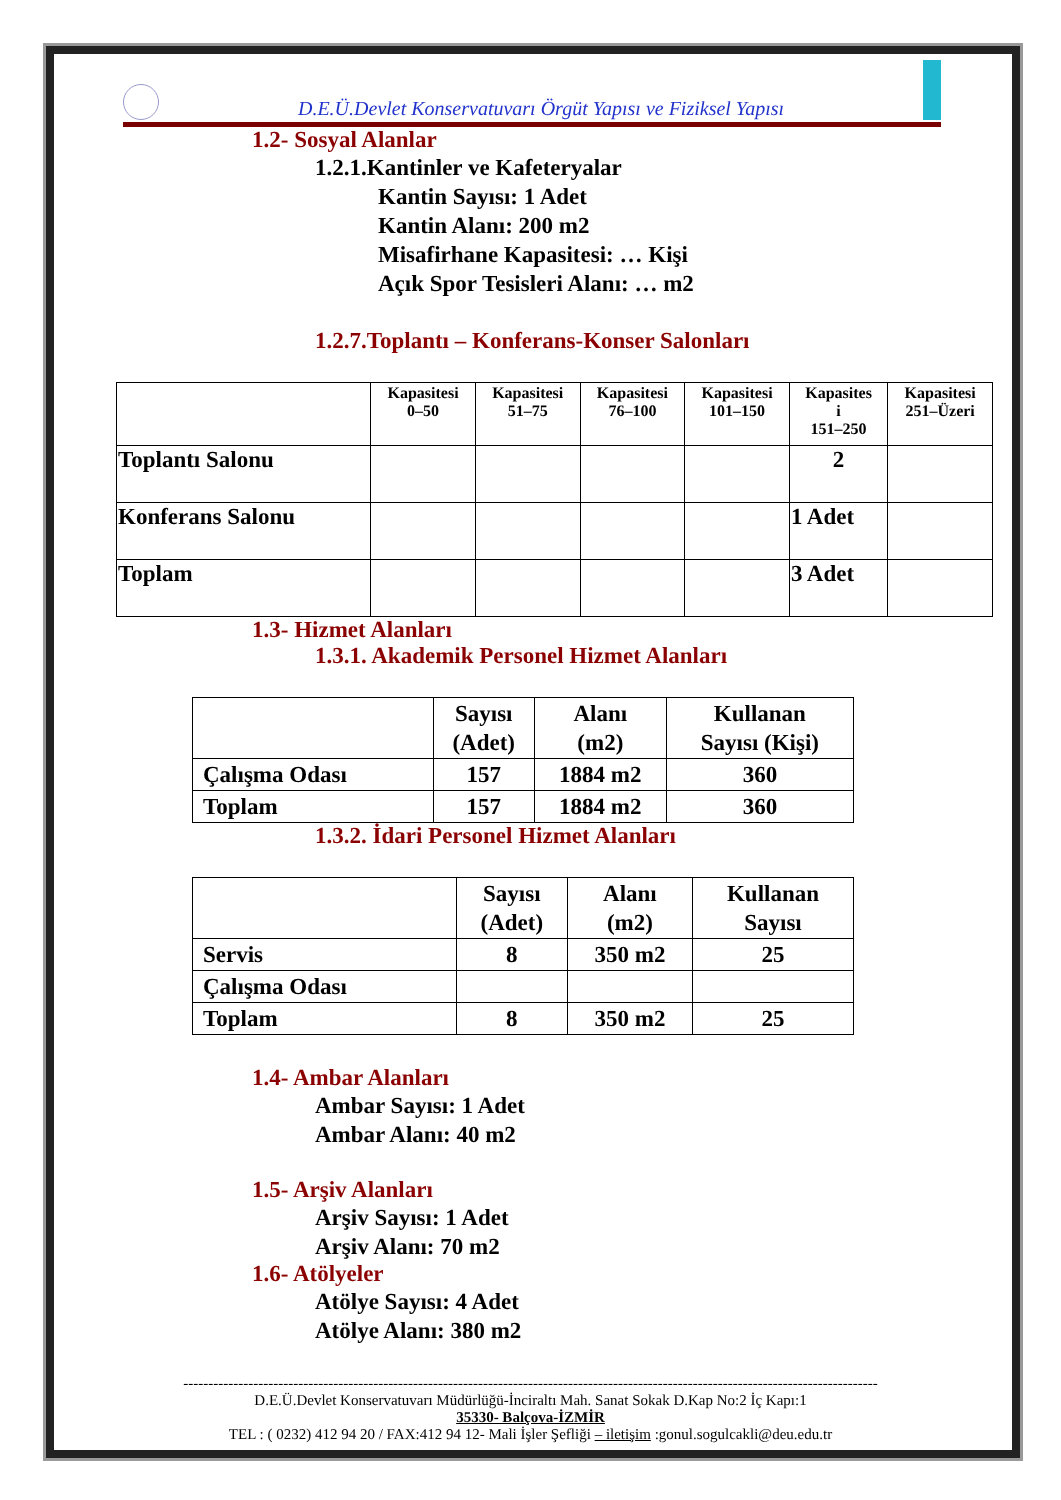D.E.Ü.Devlet Konservatuvarı Örgüt Yapısı ve Fiziksel Yapısı
1.2- Sosyal Alanlar
1.2.1.Kantinler ve Kafeteryalar
Kantin Sayısı: 1 Adet
Kantin Alanı: 200 m2
Misafirhane Kapasitesi: … Kişi
Açık Spor Tesisleri Alanı: … m2
1.2.7.Toplantı – Konferans-Konser Salonları
| | Kapasitesi 0–50 | Kapasitesi 51–75 | Kapasitesi 76–100 | Kapasitesi 101–150 | Kapasites i 151–250 | Kapasitesi 251–Üzeri |
| --- | --- | --- | --- | --- | --- | --- |
| Toplantı Salonu | | | | | 2 | |
| Konferans Salonu | | | | | 1 Adet | |
| Toplam | | | | | 3 Adet | |
1.3- Hizmet Alanları
1.3.1. Akademik Personel Hizmet Alanları
| | Sayısı (Adet) | Alanı (m2) | Kullanan Sayısı (Kişi) |
| --- | --- | --- | --- |
| Çalışma Odası | 157 | 1884 m2 | 360 |
| Toplam | 157 | 1884 m2 | 360 |
1.3.2. İdari Personel Hizmet Alanları
| | Sayısı (Adet) | Alanı (m2) | Kullanan Sayısı |
| --- | --- | --- | --- |
| Servis | 8 | 350 m2 | 25 |
| Çalışma Odası | | | |
| Toplam | 8 | 350 m2 | 25 |
1.4- Ambar Alanları
Ambar Sayısı: 1 Adet
Ambar Alanı: 40 m2
1.5- Arşiv Alanları
Arşiv Sayısı: 1 Adet
Arşiv Alanı: 70 m2
1.6- Atölyeler
Atölye Sayısı: 4 Adet
Atölye Alanı: 380 m2
-------------------------------------------------------------------------------------------------------------------------------------------
D.E.Ü.Devlet Konservatuvarı Müdürlüğü-İnciraltı Mah. Sanat Sokak D.Kap No:2 İç Kapı:1
35330- Balçova-İZMİR
TEL : ( 0232) 412 94 20 / FAX:412 94 12- Mali İşler Şefliği – iletişim :gonul.sogulcakli@deu.edu.tr